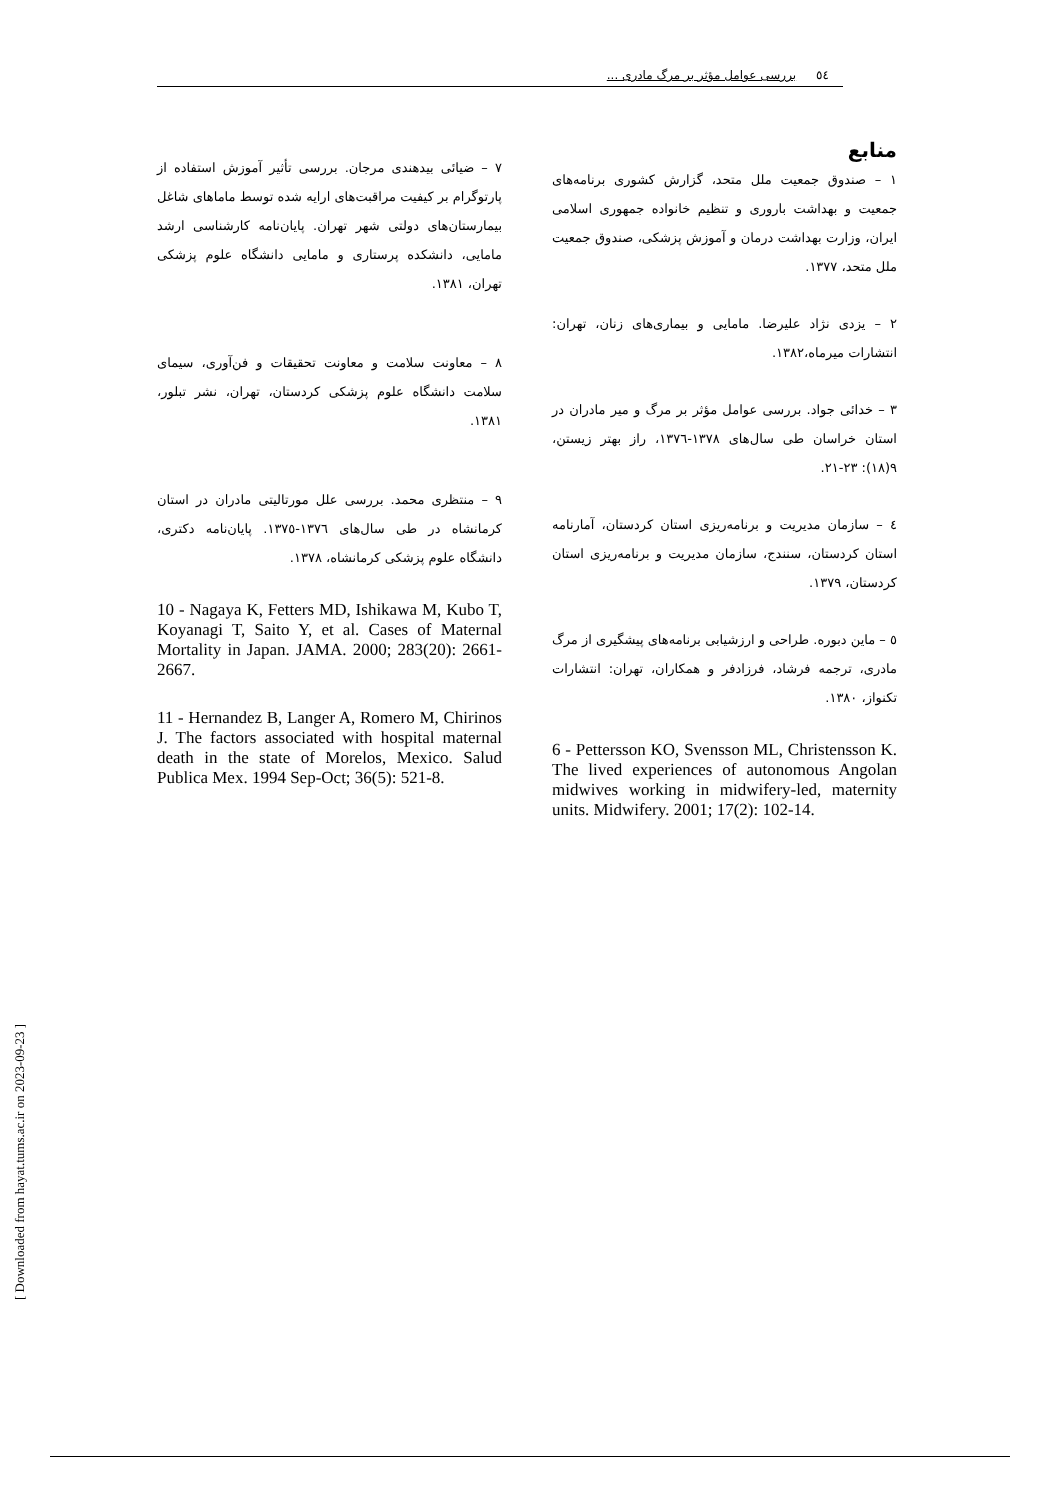٥٤ بررسی عوامل مؤثر بر مرگ مادری ...
منابع
۱ – صندوق جمعیت ملل متحد، گزارش کشوری برنامه‌های جمعیت و بهداشت باروری و تنظیم خانواده جمهوری اسلامی ایران، وزارت بهداشت درمان و آموزش پزشکی، صندوق جمعیت ملل متحد، ۱۳۷۷.
۲ – یزدی نژاد علیرضا. مامایی و بیماری‌های زنان، تهران: انتشارات میرماه،۱۳۸۲.
۳ – خدائی جواد. بررسی عوامل مؤثر بر مرگ و میر مادران در استان خراسان طی سال‌های ۱۳۷۸-۱۳۷٦، راز بهتر زیستن، ۹(۱۸): ۲۳-۲۱.
٤ – سازمان مدیریت و برنامه‌ریزی استان کردستان، آمارنامه استان کردستان، سنندج، سازمان مدیریت و برنامه‌ریزی استان کردستان، ۱۳۷۹.
٥ – ماین دبوره. طراحی و ارزشیابی برنامه‌های پیشگیری از مرگ مادری، ترجمه فرشاد، فرزادفر و همکاران، تهران: انتشارات تکنواز، ۱۳۸۰.
6 - Pettersson KO, Svensson ML, Christensson K. The lived experiences of autonomous Angolan midwives working in midwifery-led, maternity units. Midwifery. 2001; 17(2): 102-14.
۷ – ضیائی بیدهندی مرجان. بررسی تأثیر آموزش استفاده از پارتوگرام بر کیفیت مراقبت‌های ارایه شده توسط ماماهای شاغل بیمارستان‌های دولتی شهر تهران. پایان‌نامه کارشناسی ارشد مامایی، دانشکده پرستاری و مامایی دانشگاه علوم پزشکی تهران، ۱۳۸۱.
۸ – معاونت سلامت و معاونت تحقیقات و فن‌آوری، سیمای سلامت دانشگاه علوم پزشکی کردستان، تهران، نشر تبلور، ۱۳۸۱.
۹ – منتظری محمد. بررسی علل مورتالیتی مادران در استان کرمانشاه در طی سال‌های ۱۳۷٦-۱۳۷٥. پایان‌نامه دکتری، دانشگاه علوم پزشکی کرمانشاه، ۱۳۷۸.
10 - Nagaya K, Fetters MD, Ishikawa M, Kubo T, Koyanagi T, Saito Y, et al. Cases of Maternal Mortality in Japan. JAMA. 2000; 283(20): 2661-2667.
11 - Hernandez B, Langer A, Romero M, Chirinos J. The factors associated with hospital maternal death in the state of Morelos, Mexico. Salud Publica Mex. 1994 Sep-Oct; 36(5): 521-8.
[ Downloaded from hayat.tums.ac.ir on 2023-09-23 ]